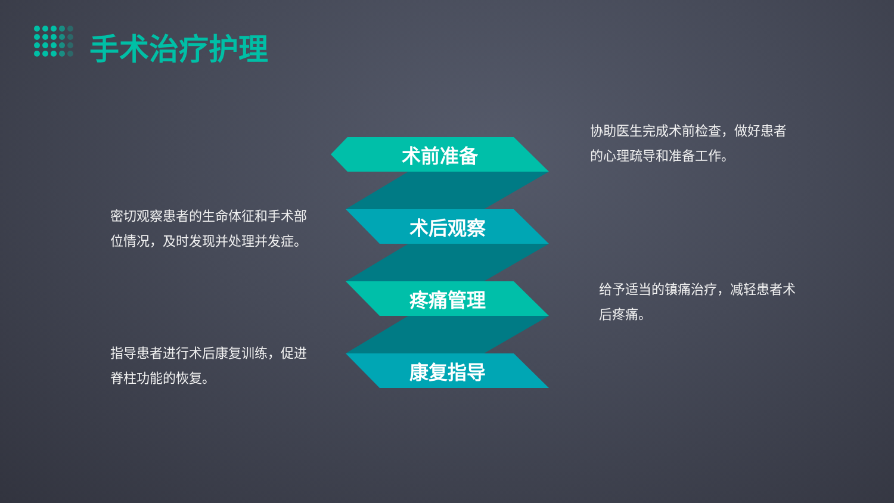手术治疗护理
协助医生完成术前检查，做好患者的心理疏导和准备工作。
术前准备
密切观察患者的生命体征和手术部位情况，及时发现并处理并发症。
术后观察
给予适当的镇痛治疗，减轻患者术后疼痛。
疼痛管理
指导患者进行术后康复训练，促进脊柱功能的恢复。
康复指导